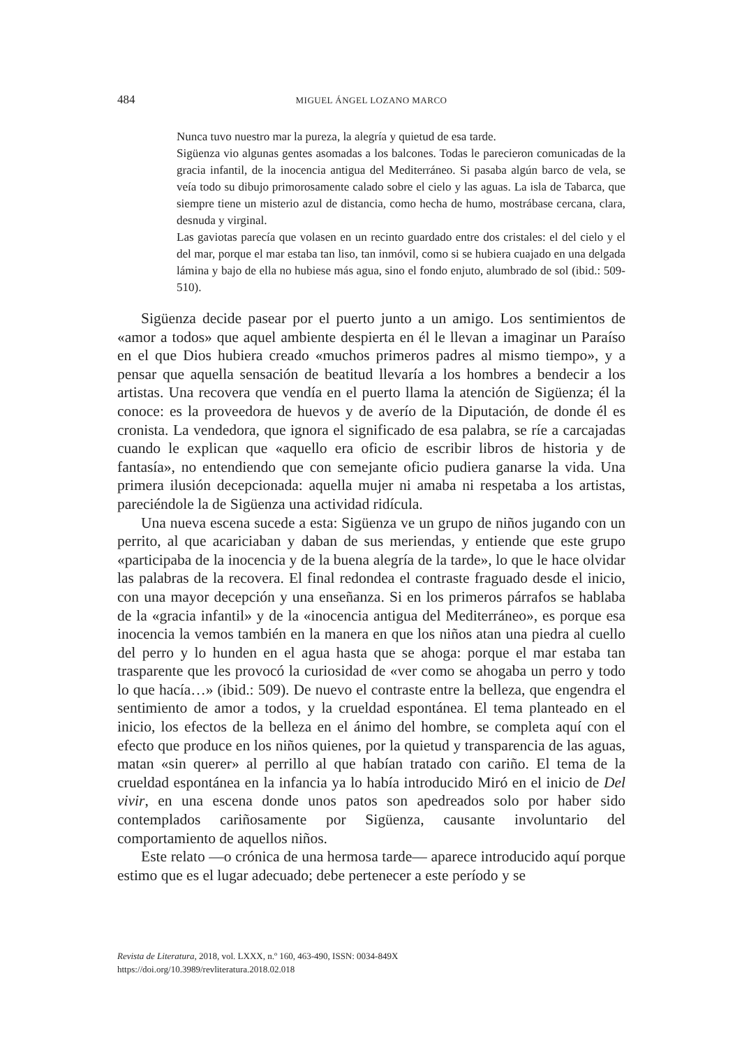484 MIGUEL ÁNGEL LOZANO MARCO
Nunca tuvo nuestro mar la pureza, la alegría y quietud de esa tarde.
Sigüenza vio algunas gentes asomadas a los balcones. Todas le parecieron comunicadas de la gracia infantil, de la inocencia antigua del Mediterráneo. Si pasaba algún barco de vela, se veía todo su dibujo primorosamente calado sobre el cielo y las aguas. La isla de Tabarca, que siempre tiene un misterio azul de distancia, como hecha de humo, mostrábase cercana, clara, desnuda y virginal.
Las gaviotas parecía que volasen en un recinto guardado entre dos cristales: el del cielo y el del mar, porque el mar estaba tan liso, tan inmóvil, como si se hubiera cuajado en una delgada lámina y bajo de ella no hubiese más agua, sino el fondo enjuto, alumbrado de sol (ibid.: 509-510).
Sigüenza decide pasear por el puerto junto a un amigo. Los sentimientos de «amor a todos» que aquel ambiente despierta en él le llevan a imaginar un Paraíso en el que Dios hubiera creado «muchos primeros padres al mismo tiempo», y a pensar que aquella sensación de beatitud llevaría a los hombres a bendecir a los artistas. Una recovera que vendía en el puerto llama la atención de Sigüenza; él la conoce: es la proveedora de huevos y de averío de la Diputación, de donde él es cronista. La vendedora, que ignora el significado de esa palabra, se ríe a carcajadas cuando le explican que «aquello era oficio de escribir libros de historia y de fantasía», no entendiendo que con semejante oficio pudiera ganarse la vida. Una primera ilusión decepcionada: aquella mujer ni amaba ni respetaba a los artistas, pareciéndole la de Sigüenza una actividad ridícula.
Una nueva escena sucede a esta: Sigüenza ve un grupo de niños jugando con un perrito, al que acariciaban y daban de sus meriendas, y entiende que este grupo «participaba de la inocencia y de la buena alegría de la tarde», lo que le hace olvidar las palabras de la recovera. El final redondea el contraste fraguado desde el inicio, con una mayor decepción y una enseñanza. Si en los primeros párrafos se hablaba de la «gracia infantil» y de la «inocencia antigua del Mediterráneo», es porque esa inocencia la vemos también en la manera en que los niños atan una piedra al cuello del perro y lo hunden en el agua hasta que se ahoga: porque el mar estaba tan trasparente que les provocó la curiosidad de «ver como se ahogaba un perro y todo lo que hacía…» (ibid.: 509). De nuevo el contraste entre la belleza, que engendra el sentimiento de amor a todos, y la crueldad espontánea. El tema planteado en el inicio, los efectos de la belleza en el ánimo del hombre, se completa aquí con el efecto que produce en los niños quienes, por la quietud y transparencia de las aguas, matan «sin querer» al perrillo al que habían tratado con cariño. El tema de la crueldad espontánea en la infancia ya lo había introducido Miró en el inicio de Del vivir, en una escena donde unos patos son apedreados solo por haber sido contemplados cariñosamente por Sigüenza, causante involuntario del comportamiento de aquellos niños.
Este relato —o crónica de una hermosa tarde— aparece introducido aquí porque estimo que es el lugar adecuado; debe pertenecer a este período y se
Revista de Literatura, 2018, vol. LXXX, n.º 160, 463-490, ISSN: 0034-849X
https://doi.org/10.3989/revliteratura.2018.02.018